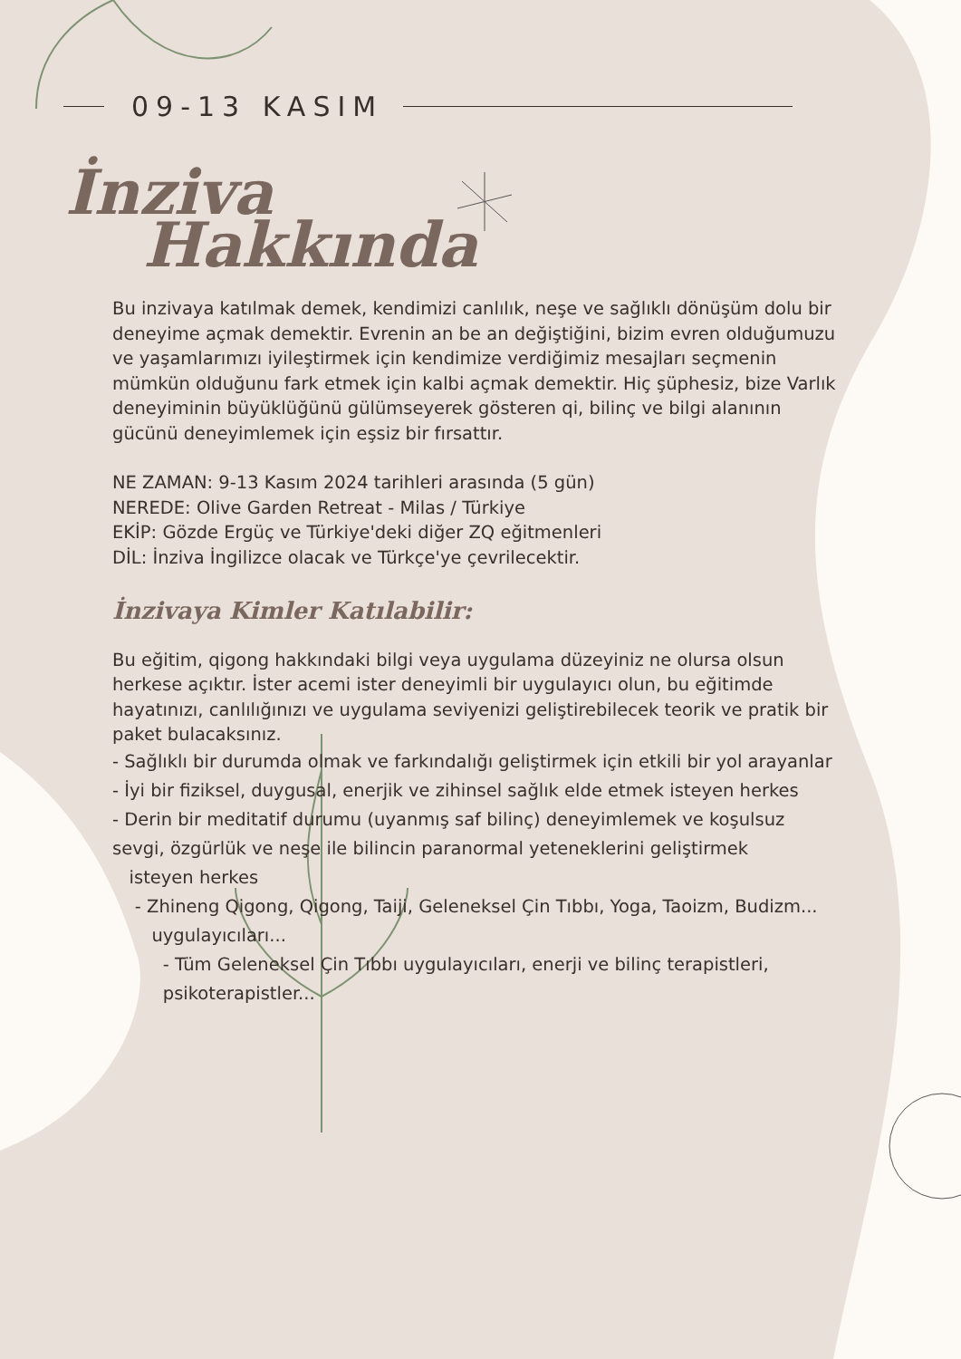09-13 KASIM
İnziva
Hakkında
Bu inzivaya katılmak demek, kendimizi canlılık, neşe ve sağlıklı dönüşüm dolu bir deneyime açmak demektir. Evrenin an be an değiştiğini, bizim evren olduğumuzu ve yaşamlarımızı iyileştirmek için kendimize verdiğimiz mesajları seçmenin mümkün olduğunu fark etmek için kalbi açmak demektir. Hiç şüphesiz, bize Varlık deneyiminin büyüklüğünü gülümseyerek gösteren qi, bilinç ve bilgi alanının gücünü deneyimlemek için eşsiz bir fırsattır.
NE ZAMAN: 9-13 Kasım 2024 tarihleri arasında (5 gün)
NEREDE: Olive Garden Retreat - Milas / Türkiye
EKİP: Gözde Ergüç ve Türkiye'deki diğer ZQ eğitmenleri
DİL: İnziva İngilizce olacak ve Türkçe'ye çevrilecektir.
İnzivaya Kimler Katılabilir:
Bu eğitim, qigong hakkındaki bilgi veya uygulama düzeyiniz ne olursa olsun herkese açıktır. İster acemi ister deneyimli bir uygulayıcı olun, bu eğitimde hayatınızı, canlılığınızı ve uygulama seviyenizi geliştirebilecek teorik ve pratik bir paket bulacaksınız.
- Sağlıklı bir durumda olmak ve farkındalığı geliştirmek için etkili bir yol arayanlar
- İyi bir fiziksel, duygusal, enerjik ve zihinsel sağlık elde etmek isteyen herkes
- Derin bir meditatif durumu (uyanmış saf bilinç) deneyimlemek ve koşulsuz sevgi, özgürlük ve neşe ile bilincin paranormal yeteneklerini geliştirmek
isteyen herkes
- Zhineng Qigong, Qigong, Taiji, Geleneksel Çin Tıbbı, Yoga, Taoizm, Budizm...
uygulayıcıları...
- Tüm Geleneksel Çin Tıbbı uygulayıcıları, enerji ve bilinç terapistleri,
psikoterapistler...